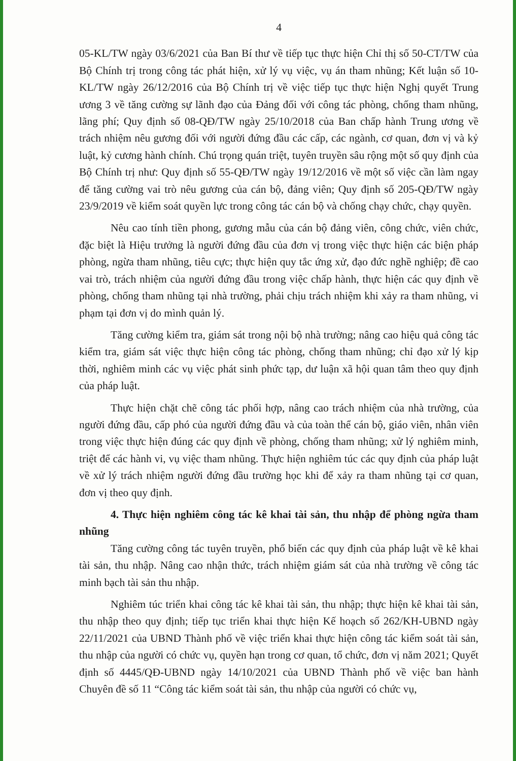4
05-KL/TW ngày 03/6/2021 của Ban Bí thư về tiếp tục thực hiện Chỉ thị số 50-CT/TW của Bộ Chính trị trong công tác phát hiện, xử lý vụ việc, vụ án tham nhũng; Kết luận số 10-KL/TW ngày 26/12/2016 của Bộ Chính trị về việc tiếp tục thực hiện Nghị quyết Trung ương 3 về tăng cường sự lãnh đạo của Đảng đối với công tác phòng, chống tham nhũng, lãng phí; Quy định số 08-QĐ/TW ngày 25/10/2018 của Ban chấp hành Trung ương về trách nhiệm nêu gương đối với người đứng đầu các cấp, các ngành, cơ quan, đơn vị và kỷ luật, kỷ cương hành chính. Chú trọng quán triệt, tuyên truyền sâu rộng một số quy định của Bộ Chính trị như: Quy định số 55-QĐ/TW ngày 19/12/2016 về một số việc cần làm ngay để tăng cường vai trò nêu gương của cán bộ, đảng viên; Quy định số 205-QĐ/TW ngày 23/9/2019 về kiểm soát quyền lực trong công tác cán bộ và chống chạy chức, chạy quyền.
Nêu cao tính tiền phong, gương mẫu của cán bộ đảng viên, công chức, viên chức, đặc biệt là Hiệu trưởng là người đứng đầu của đơn vị trong việc thực hiện các biện pháp phòng, ngừa tham nhũng, tiêu cực; thực hiện quy tắc ứng xử, đạo đức nghề nghiệp; đề cao vai trò, trách nhiệm của người đứng đầu trong việc chấp hành, thực hiện các quy định về phòng, chống tham nhũng tại nhà trường, phải chịu trách nhiệm khi xảy ra tham nhũng, vi phạm tại đơn vị do mình quản lý.
Tăng cường kiểm tra, giám sát trong nội bộ nhà trường; nâng cao hiệu quả công tác kiểm tra, giám sát việc thực hiện công tác phòng, chống tham nhũng; chỉ đạo xử lý kịp thời, nghiêm minh các vụ việc phát sinh phức tạp, dư luận xã hội quan tâm theo quy định của pháp luật.
Thực hiện chặt chẽ công tác phối hợp, nâng cao trách nhiệm của nhà trường, của người đứng đầu, cấp phó của người đứng đầu và của toàn thể cán bộ, giáo viên, nhân viên trong việc thực hiện đúng các quy định về phòng, chống tham nhũng; xử lý nghiêm minh, triệt để các hành vi, vụ việc tham nhũng. Thực hiện nghiêm túc các quy định của pháp luật về xử lý trách nhiệm người đứng đầu trường học khi để xảy ra tham nhũng tại cơ quan, đơn vị theo quy định.
4. Thực hiện nghiêm công tác kê khai tài sản, thu nhập để phòng ngừa tham nhũng
Tăng cường công tác tuyên truyền, phổ biến các quy định của pháp luật về kê khai tài sản, thu nhập. Nâng cao nhận thức, trách nhiệm giám sát của nhà trường về công tác minh bạch tài sản thu nhập.
Nghiêm túc triển khai công tác kê khai tài sản, thu nhập; thực hiện kê khai tài sản, thu nhập theo quy định; tiếp tục triển khai thực hiện Kế hoạch số 262/KH-UBND ngày 22/11/2021 của UBND Thành phố về việc triển khai thực hiện công tác kiểm soát tài sản, thu nhập của người có chức vụ, quyền hạn trong cơ quan, tổ chức, đơn vị năm 2021; Quyết định số 4445/QĐ-UBND ngày 14/10/2021 của UBND Thành phố về việc ban hành Chuyên đề số 11 “Công tác kiểm soát tài sản, thu nhập của người có chức vụ,